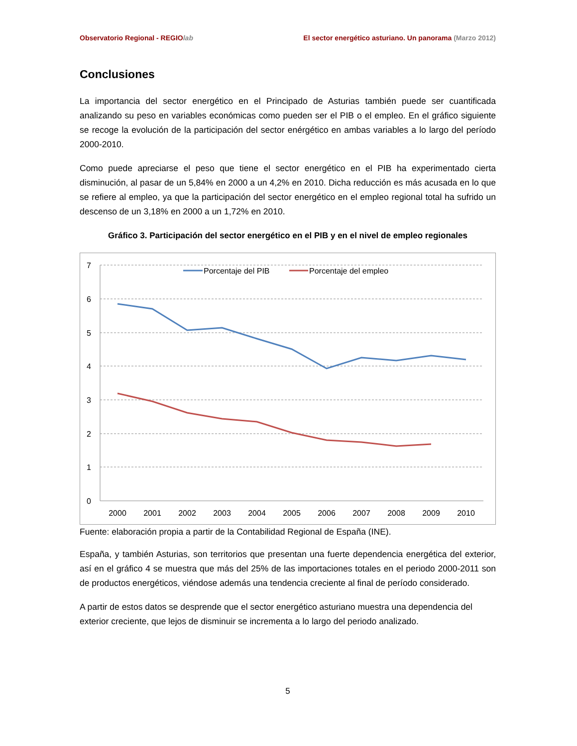Observatorio Regional - REGIOlab El sector energético asturiano. Un panorama (Marzo 2012)
Conclusiones
La importancia del sector energético en el Principado de Asturias también puede ser cuantificada analizando su peso en variables económicas como pueden ser el PIB o el empleo. En el gráfico siguiente se recoge la evolución de la participación del sector enérgético en ambas variables a lo largo del período 2000-2010.
Como puede apreciarse el peso que tiene el sector energético en el PIB ha experimentado cierta disminución, al pasar de un 5,84% en 2000 a un 4,2% en 2010. Dicha reducción es más acusada en lo que se refiere al empleo, ya que la participación del sector energético en el empleo regional total ha sufrido un descenso de un 3,18% en 2000 a un 1,72% en 2010.
Gráfico 3. Participación del sector energético en el PIB y en el nivel de empleo regionales
7
6
5
4
3
2
1
0
2000
2001
2002
2003
2004
2005
2006
2007
2008
2009
2010
Porcentaje del PIB
Porcentaje del empleo
Fuente: elaboración propia a partir de la Contabilidad Regional de España (INE).
España, y también Asturias, son territorios que presentan una fuerte dependencia energética del exterior, así en el gráfico 4 se muestra que más del 25% de las importaciones totales en el periodo 2000-2011 son de productos energéticos, viéndose además una tendencia creciente al final de período considerado.
A partir de estos datos se desprende que el sector energético asturiano muestra una dependencia del exterior creciente, que lejos de disminuir se incrementa a lo largo del periodo analizado.
5